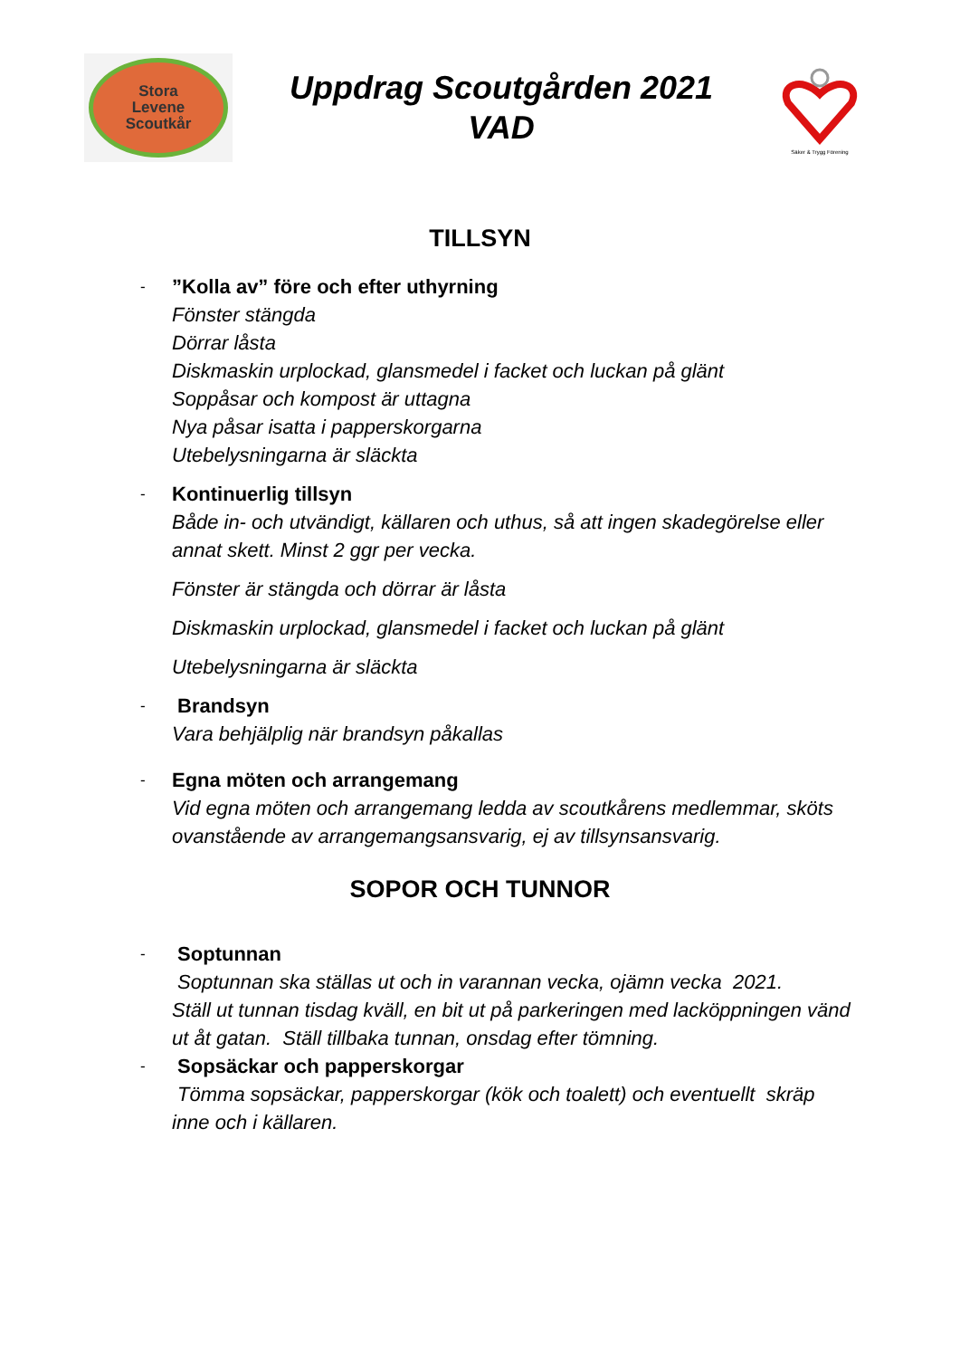Stora
Levene
Scoutkår
Uppdrag Scoutgården 2021
VAD
Säker & Trygg Förening
TILLSYN
-
”Kolla av” före och efter uthyrning
Fönster stängda
Dörrar låsta
Diskmaskin urplockad, glansmedel i facket och luckan på glänt
Soppåsar och kompost är uttagna
Nya påsar isatta i papperskorgarna
Utebelysningarna är släckta
-
Kontinuerlig tillsyn
Både in- och utvändigt, källaren och uthus, så att ingen skadegörelse eller annat skett. Minst 2 ggr per vecka.
Fönster är stängda och dörrar är låsta
Diskmaskin urplockad, glansmedel i facket och luckan på glänt
Utebelysningarna är släckta
-
Brandsyn
Vara behjälplig när brandsyn påkallas
-
Egna möten och arrangemang
Vid egna möten och arrangemang ledda av scoutkårens medlemmar, sköts ovanstående av arrangemangsansvarig, ej av tillsynsansvarig.
SOPOR OCH TUNNOR
-
Soptunnan
Soptunnan ska ställas ut och in varannan vecka, ojämn vecka 2021.
Ställ ut tunnan tisdag kväll, en bit ut på parkeringen med lacköppningen vänd ut åt gatan. Ställ tillbaka tunnan, onsdag efter tömning.
-
Sopsäckar och papperskorgar
Tömma sopsäckar, papperskorgar (kök och toalett) och eventuellt skräp inne och i källaren.